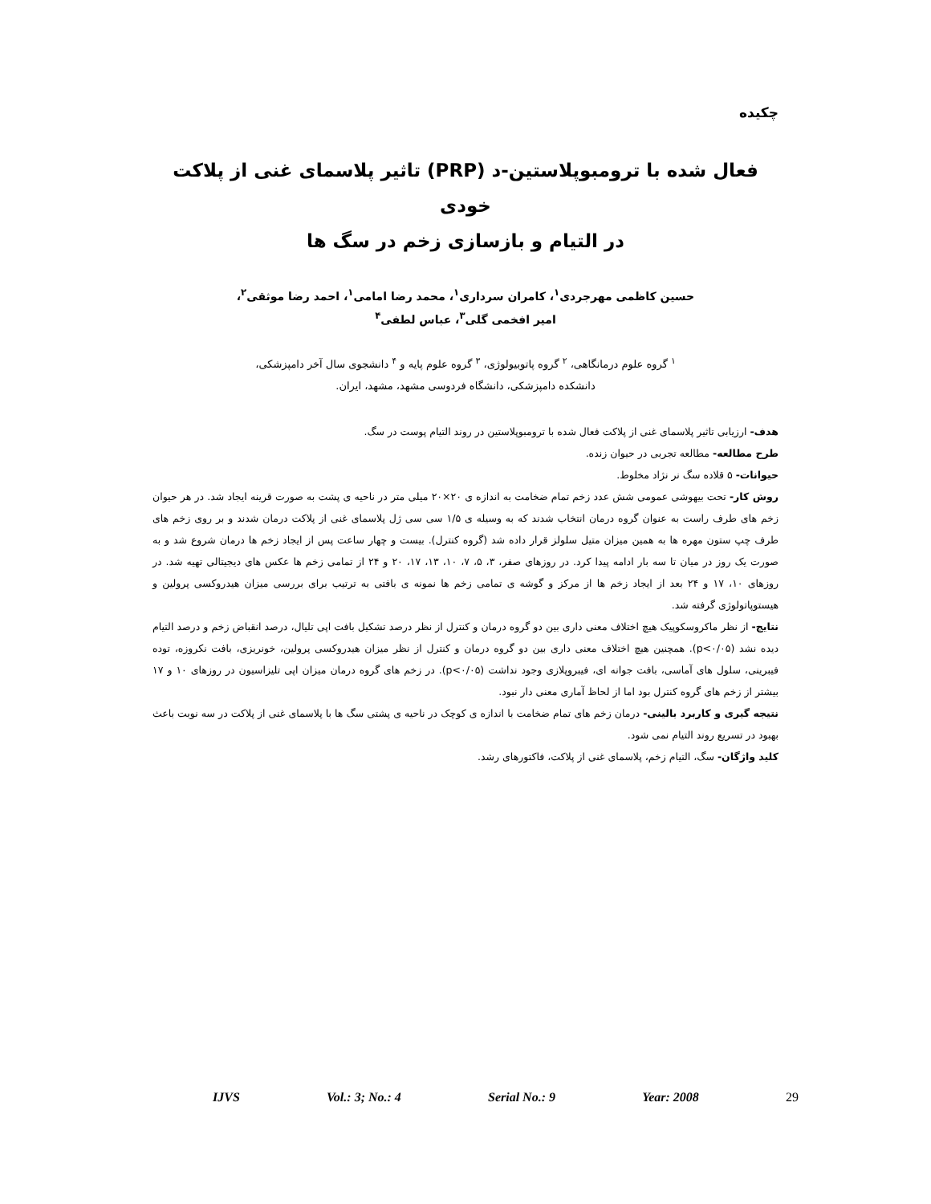چکیده
فعال شده با ترومبوپلاستین-د (PRP) تاثیر پلاسمای غنی از پلاکت خودی
در التیام و بازسازی زخم در سگ ها
حسین کاظمی مهرجردی<sup>۱</sup>، کامران سرداری<sup>۱</sup>، محمد رضا امامی<sup>۱</sup>، احمد رضا موثقی<sup>۲</sup>،
امیر افخمی گلی<sup>۳</sup>، عباس لطفی<sup>۴</sup>
<sup>۱</sup> گروه علوم درمانگاهی، <sup>۲</sup> گروه پاتوبیولوژی، <sup>۳</sup> گروه علوم پایه و <sup>۴</sup> دانشجوی سال آخر دامپزشکی،
دانشکده دامپزشکی، دانشگاه فردوسی مشهد، مشهد، ایران.
هدف- ارزیابی تاثیر پلاسمای غنی از پلاکت فعال شده با ترومبوپلاستین در روند التیام پوست در سگ.
طرح مطالعه- مطالعه تجربی در حیوان زنده.
حیوانات- ۵ قلاده سگ نر نژاد مخلوط.
روش کار- تحت بیهوشی عمومی شش عدد زخم تمام ضخامت به اندازه ی ۲۰×۲۰ میلی متر در ناحیه ی پشت به صورت قرینه ایجاد شد. در هر حیوان زخم های طرف راست به عنوان گروه درمان انتخاب شدند که به وسیله ی ۱/۵ سی سی ژل پلاسمای غنی از پلاکت درمان شدند و بر روی زخم های طرف چپ ستون مهره ها به همین میزان متیل سلولز قرار داده شد (گروه کنترل). بیست و چهار ساعت پس از ایجاد زخم ها درمان شروع شد و به صورت یک روز در میان تا سه بار ادامه پیدا کرد. در روزهای صفر، ۳، ۵، ۷، ۱۰، ۱۳، ۱۷، ۲۰ و ۲۴ از تمامی زخم ها عکس های دیجیتالی تهیه شد. در روزهای ۱۰، ۱۷ و ۲۴ بعد از ایجاد زخم ها از مرکز و گوشه ی تمامی زخم ها نمونه ی بافتی به ترتیب برای بررسی میزان هیدروکسی پرولین و هیستوپاتولوژی گرفته شد.
نتایج- از نظر ماکروسکوپیک هیچ اختلاف معنی داری بین دو گروه درمان و کنترل از نظر درصد تشکیل بافت اپی تلیال، درصد انقباض زخم و درصد التیام دیده نشد (p<۰/۰۵). همچنین هیچ اختلاف معنی داری بین دو گروه درمان و کنترل از نظر میزان هیدروکسی پرولین، خونریزی، بافت نکروزه، توده فیبرینی، سلول های آماسی، بافت جوانه ای، فیبروپلازی وجود نداشت (p<۰/۰۵). در زخم های گروه درمان میزان اپی تلیزاسیون در روزهای ۱۰ و ۱۷ بیشتر از زخم های گروه کنترل بود اما از لحاظ آماری معنی دار نبود.
نتیجه گیری و کاربرد بالینی- درمان زخم های تمام ضخامت با اندازه ی کوچک در ناحیه ی پشتی سگ ها با پلاسمای غنی از پلاکت در سه نوبت باعث بهبود در تسریع روند التیام نمی شود.
کلید واژگان- سگ، التیام زخم، پلاسمای غنی از پلاکت، فاکتورهای رشد.
IJVS Vol.: 3; No.: 4 Serial No.: 9 Year: 2008 29